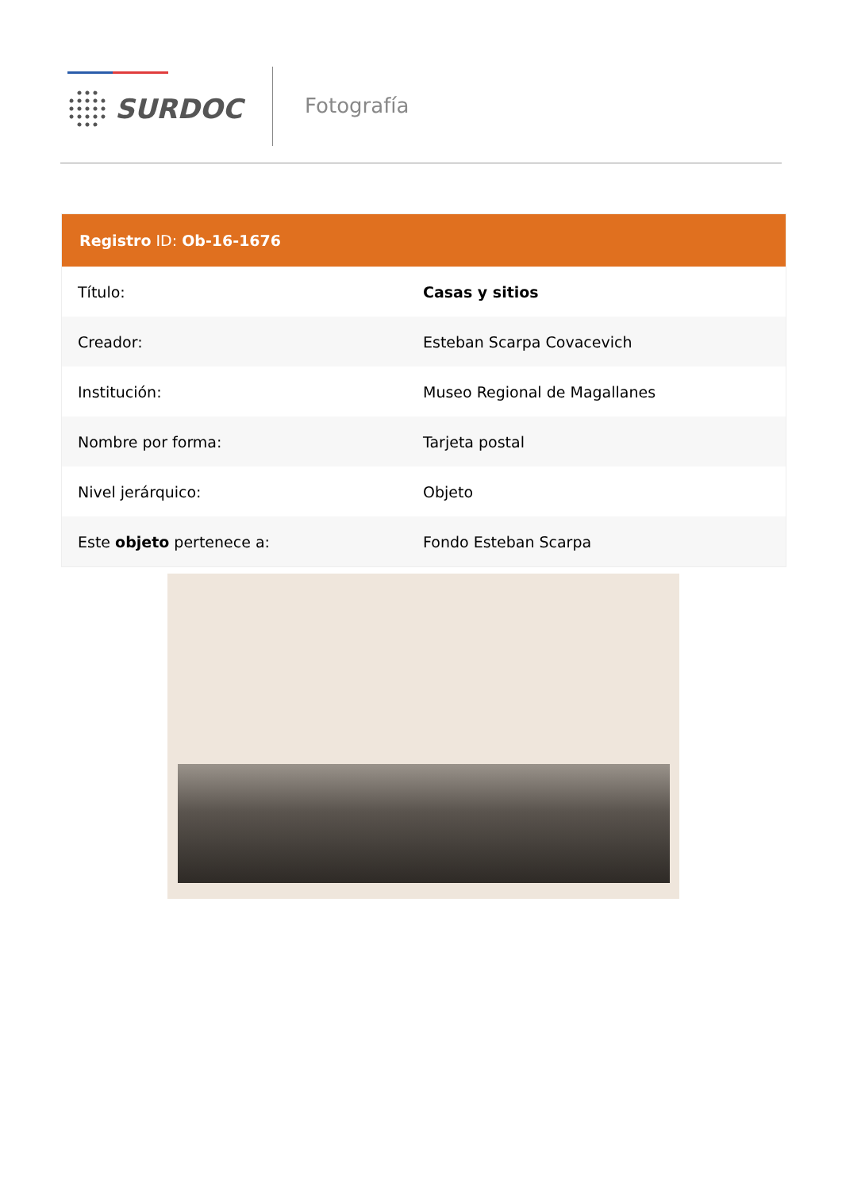SURDOC Fotografía
| Registro ID: Ob-16-1676 | |
| --- | --- |
| Título: | Casas y sitios |
| Creador: | Esteban Scarpa Covacevich |
| Institución: | Museo Regional de Magallanes |
| Nombre por forma: | Tarjeta postal |
| Nivel jerárquico: | Objeto |
| Este objeto pertenece a: | Fondo Esteban Scarpa |